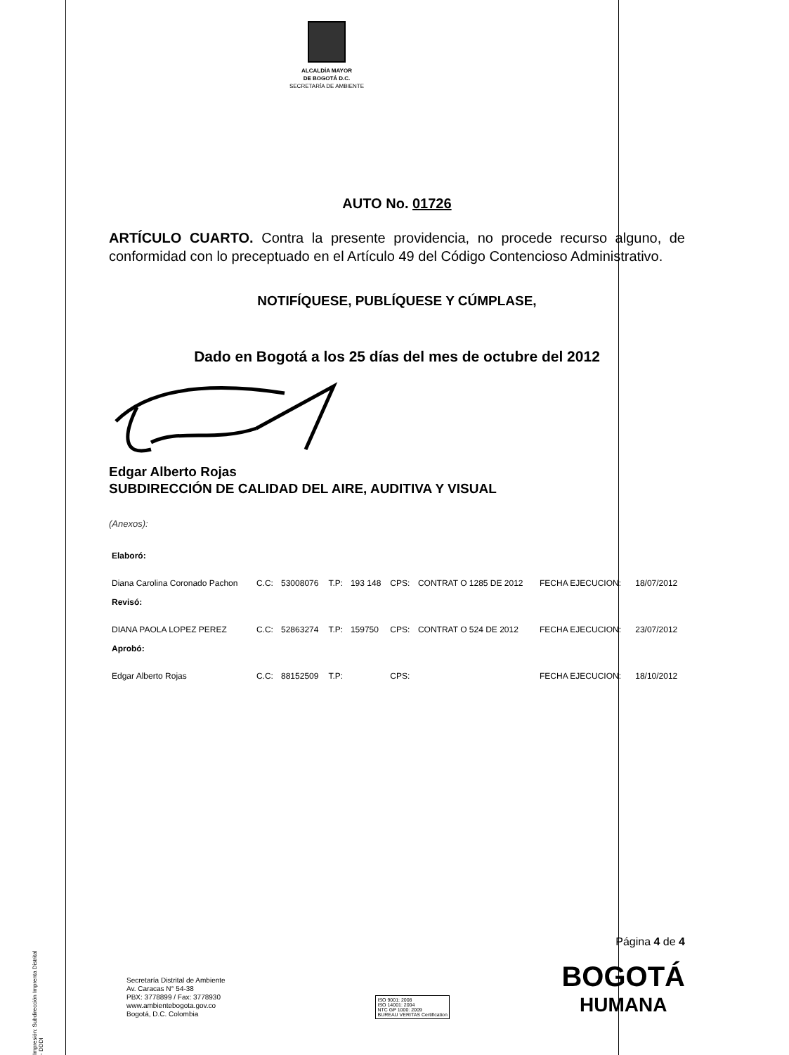ALCALDÍA MAYOR
DE BOGOTÁ D.C.
SECRETARÍA DE AMBIENTE
AUTO No. 01726
ARTÍCULO CUARTO. Contra la presente providencia, no procede recurso alguno, de conformidad con lo preceptuado en el Artículo 49 del Código Contencioso Administrativo.
NOTIFÍQUESE, PUBLÍQUESE Y CÚMPLASE,
Dado en Bogotá a los 25 días del mes de octubre del 2012
Edgar Alberto Rojas
SUBDIRECCIÓN DE CALIDAD DEL AIRE, AUDITIVA Y VISUAL
(Anexos):
| Elaboró: | | | | | | | | |
| Diana Carolina Coronado Pachon | C.C: | 53008076 | T.P: | 193 148 | CPS: | CONTRAT O 1285 DE 2012 | FECHA EJECUCION: | 18/07/2012 |
| Revisó: | | | | | | | | |
| DIANA PAOLA LOPEZ PEREZ | C.C: | 52863274 | T.P: | 159750 | CPS: | CONTRAT O 524 DE 2012 | FECHA EJECUCION: | 23/07/2012 |
| Aprobó: | | | | | | | | |
| Edgar Alberto Rojas | C.C: | 88152509 | T.P: | | CPS: | | FECHA EJECUCION: | 18/10/2012 |
Página 4 de 4
Secretaría Distrital de Ambiente
Av. Caracas N° 54-38
PBX: 3778899 / Fax: 3778930
www.ambientebogota.gov.co
Bogotá, D.C. Colombia
ISO 9001: 2008
ISO 14001: 2004
NTC GP 1000: 2009
BUREAU VERITAS Certification
BOGOTÁ
HUMANA
Impresión: Subdirección Imprenta Distrital - DDDI